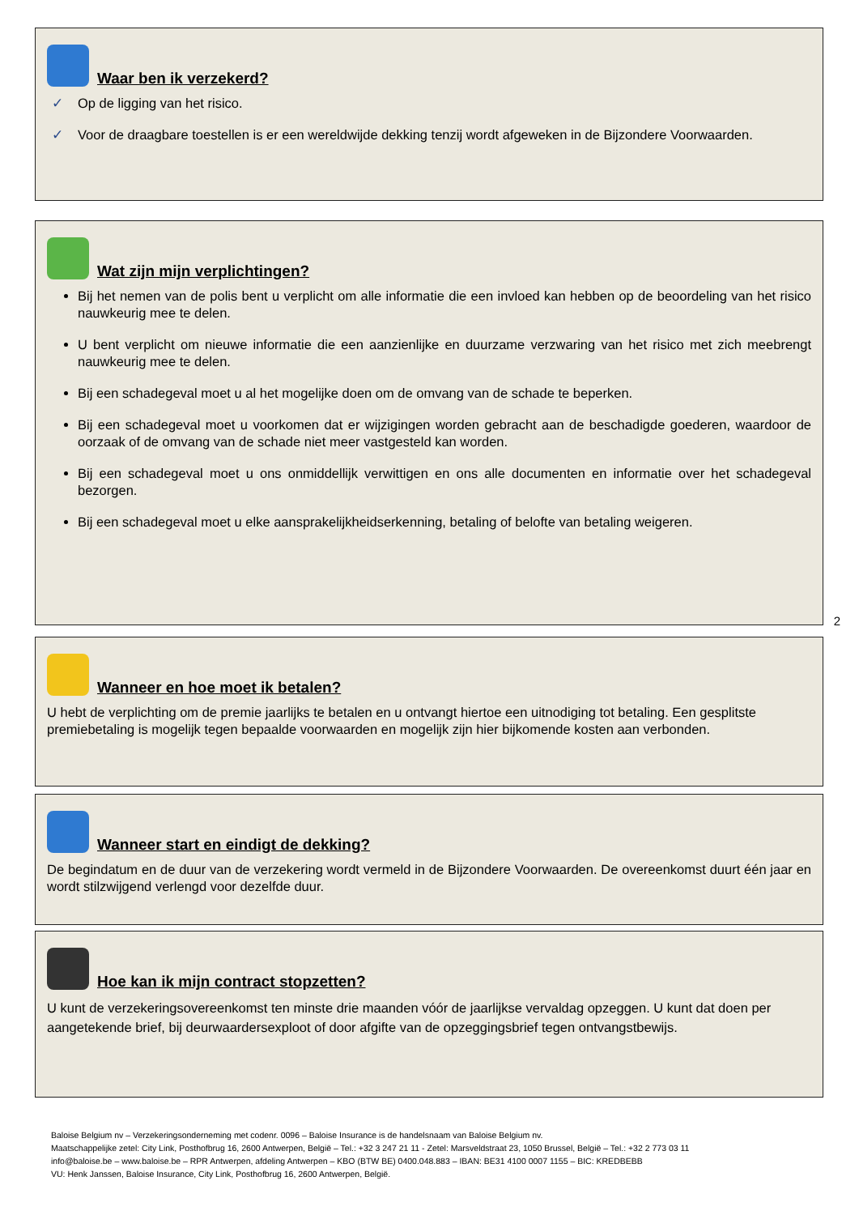Waar ben ik verzekerd?
✓ Op de ligging van het risico.
✓ Voor de draagbare toestellen is er een wereldwijde dekking tenzij wordt afgeweken in de Bijzondere Voorwaarden.
Wat zijn mijn verplichtingen?
Bij het nemen van de polis bent u verplicht om alle informatie die een invloed kan hebben op de beoordeling van het risico nauwkeurig mee te delen.
U bent verplicht om nieuwe informatie die een aanzienlijke en duurzame verzwaring van het risico met zich meebrengt nauwkeurig mee te delen.
Bij een schadegeval moet u al het mogelijke doen om de omvang van de schade te beperken.
Bij een schadegeval moet u voorkomen dat er wijzigingen worden gebracht aan de beschadigde goederen, waardoor de oorzaak of de omvang van de schade niet meer vastgesteld kan worden.
Bij een schadegeval moet u ons onmiddellijk verwittigen en ons alle documenten en informatie over het schadegeval bezorgen.
Bij een schadegeval moet u elke aansprakelijkheidserkenning, betaling of belofte van betaling weigeren.
2
Wanneer en hoe moet ik betalen?
U hebt de verplichting om de premie jaarlijks te betalen en u ontvangt hiertoe een uitnodiging tot betaling. Een gesplitste premiebetaling is mogelijk tegen bepaalde voorwaarden en mogelijk zijn hier bijkomende kosten aan verbonden.
Wanneer start en eindigt de dekking?
De begindatum en de duur van de verzekering wordt vermeld in de Bijzondere Voorwaarden. De overeenkomst duurt één jaar en wordt stilzwijgend verlengd voor dezelfde duur.
Hoe kan ik mijn contract stopzetten?
U kunt de verzekeringsovereenkomst ten minste drie maanden vóór de jaarlijkse vervaldag opzeggen. U kunt dat doen per aangetekende brief, bij deurwaardersexploot of door afgifte van de opzeggingsbrief tegen ontvangstbewijs.
Baloise Belgium nv – Verzekeringsonderneming met codenr. 0096 – Baloise Insurance is de handelsnaam van Baloise Belgium nv.
Maatschappelijke zetel: City Link, Posthofbrug 16, 2600 Antwerpen, België – Tel.: +32 3 247 21 11 - Zetel: Marsveldstraat 23, 1050 Brussel, België – Tel.: +32 2 773 03 11
info@baloise.be – www.baloise.be – RPR Antwerpen, afdeling Antwerpen – KBO (BTW BE) 0400.048.883 – IBAN: BE31 4100 0007 1155 – BIC: KREDBEBB
VU: Henk Janssen, Baloise Insurance, City Link, Posthofbrug 16, 2600 Antwerpen, België.